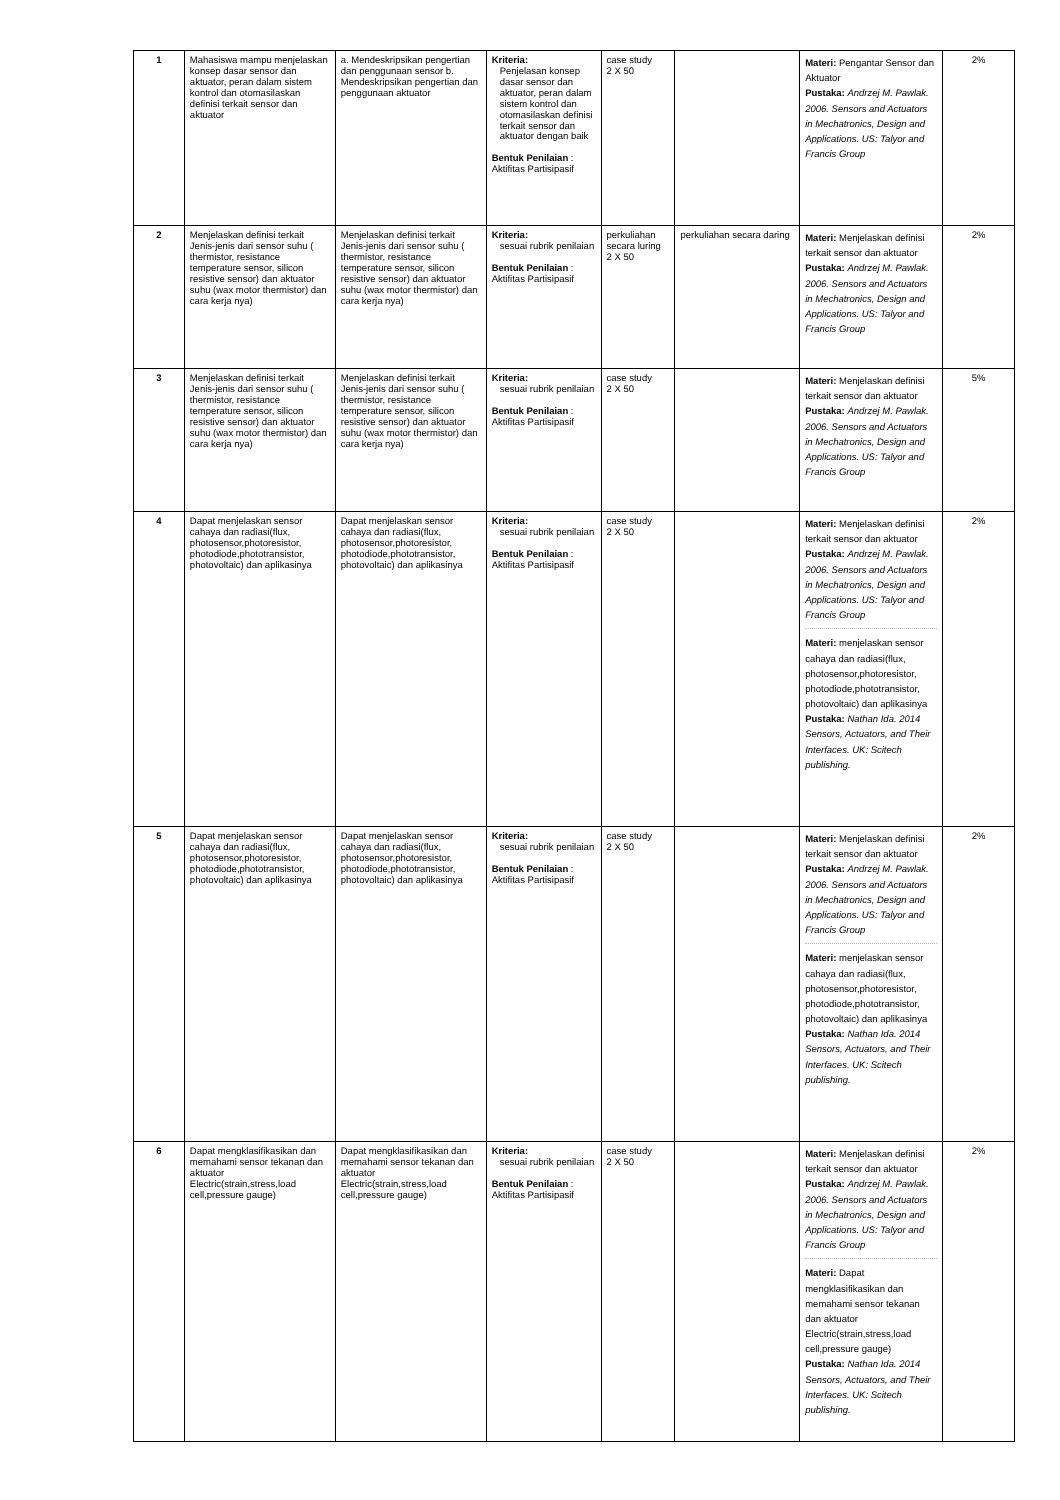| 1 | Mahasiswa mampu menjelaskan konsep dasar sensor dan aktuator, peran dalam sistem kontrol dan otomasilaskan definisi terkait sensor dan aktuator | a. Mendeskripsikan pengertian dan penggunaan sensor b. Mendeskripsikan pengertian dan penggunaan aktuator | Kriteria: Penjelasan konsep dasar sensor dan aktuator, peran dalam sistem kontrol dan otomasilaskan definisi terkait sensor dan aktuator dengan baik Bentuk Penilaian : Aktifitas Partisipasif | case study 2 X 50 | | Materi: Pengantar Sensor dan Aktuator Pustaka: Andrzej M. Pawlak. 2006. Sensors and Actuators in Mechatronics, Design and Applications. US: Talyor and Francis Group | 2% |
| 2 | Menjelaskan definisi terkait Jenis-jenis dari sensor suhu ( thermistor, resistance temperature sensor, silicon resistive sensor) dan aktuator suhu (wax motor thermistor) dan cara kerja nya) | Menjelaskan definisi terkait Jenis-jenis dari sensor suhu ( thermistor, resistance temperature sensor, silicon resistive sensor) dan aktuator suhu (wax motor thermistor) dan cara kerja nya) | Kriteria: sesuai rubrik penilaian Bentuk Penilaian : Aktifitas Partisipasif | perkuliahan secara luring 2 X 50 | perkuliahan secara daring | Materi: Menjelaskan definisi terkait sensor dan aktuator Pustaka: Andrzej M. Pawlak. 2006. Sensors and Actuators in Mechatronics, Design and Applications. US: Talyor and Francis Group | 2% |
| 3 | Menjelaskan definisi terkait Jenis-jenis dari sensor suhu ( thermistor, resistance temperature sensor, silicon resistive sensor) dan aktuator suhu (wax motor thermistor) dan cara kerja nya) | Menjelaskan definisi terkait Jenis-jenis dari sensor suhu ( thermistor, resistance temperature sensor, silicon resistive sensor) dan aktuator suhu (wax motor thermistor) dan cara kerja nya) | Kriteria: sesuai rubrik penilaian Bentuk Penilaian : Aktifitas Partisipasif | case study 2 X 50 | | Materi: Menjelaskan definisi terkait sensor dan aktuator Pustaka: Andrzej M. Pawlak. 2006. Sensors and Actuators in Mechatronics, Design and Applications. US: Talyor and Francis Group | 5% |
| 4 | Dapat menjelaskan sensor cahaya dan radiasi(flux, photosensor,photoresistor, photodiode,phototransistor, photovoltaic) dan aplikasinya | Dapat menjelaskan sensor cahaya dan radiasi(flux, photosensor,photoresistor, photodiode,phototransistor, photovoltaic) dan aplikasinya | Kriteria: sesuai rubrik penilaian Bentuk Penilaian : Aktifitas Partisipasif | case study 2 X 50 | | Materi: Menjelaskan definisi terkait sensor dan aktuator Pustaka: Andrzej M. Pawlak. 2006. Sensors and Actuators in Mechatronics, Design and Applications. US: Talyor and Francis Group Materi: menjelaskan sensor cahaya dan radiasi(flux, photosensor,photoresistor, photodiode,phototransistor, photovoltaic) dan aplikasinya Pustaka: Nathan Ida. 2014 Sensors, Actuators, and Their Interfaces. UK: Scitech publishing. | 2% |
| 5 | Dapat menjelaskan sensor cahaya dan radiasi(flux, photosensor,photoresistor, photodiode,phototransistor, photovoltaic) dan aplikasinya | Dapat menjelaskan sensor cahaya dan radiasi(flux, photosensor,photoresistor, photodiode,phototransistor, photovoltaic) dan aplikasinya | Kriteria: sesuai rubrik penilaian Bentuk Penilaian : Aktifitas Partisipasif | case study 2 X 50 | | Materi: Menjelaskan definisi terkait sensor dan aktuator Pustaka: Andrzej M. Pawlak. 2006. Sensors and Actuators in Mechatronics, Design and Applications. US: Talyor and Francis Group Materi: menjelaskan sensor cahaya dan radiasi(flux, photosensor,photoresistor, photodiode,phototransistor, photovoltaic) dan aplikasinya Pustaka: Nathan Ida. 2014 Sensors, Actuators, and Their Interfaces. UK: Scitech publishing. | 2% |
| 6 | Dapat mengklasifikasikan dan memahami sensor tekanan dan aktuator Electric(strain,stress,load cell,pressure gauge) | Dapat mengklasifikasikan dan memahami sensor tekanan dan aktuator Electric(strain,stress,load cell,pressure gauge) | Kriteria: sesuai rubrik penilaian Bentuk Penilaian : Aktifitas Partisipasif | case study 2 X 50 | | Materi: Menjelaskan definisi terkait sensor dan aktuator Pustaka: Andrzej M. Pawlak. 2006. Sensors and Actuators in Mechatronics, Design and Applications. US: Talyor and Francis Group Materi: Dapat mengklasifikasikan dan memahami sensor tekanan dan aktuator Electric(strain,stress,load cell,pressure gauge) Pustaka: Nathan Ida. 2014 Sensors, Actuators, and Their Interfaces. UK: Scitech publishing. | 2% |